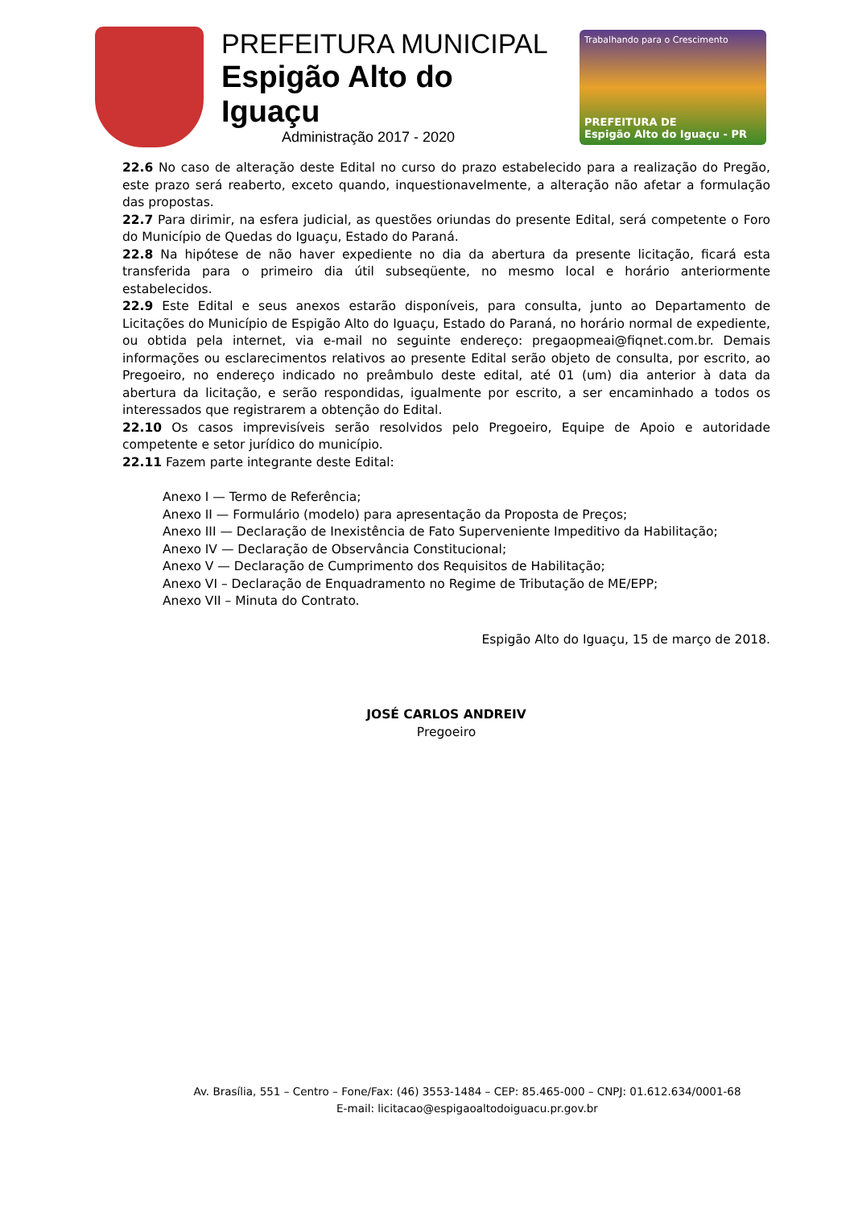PREFEITURA MUNICIPAL
Espigão Alto do Iguaçu
Administração 2017 - 2020
Trabalhando para o Crescimento
PREFEITURA DE
Espigão Alto do Iguaçu - PR
22.6 No caso de alteração deste Edital no curso do prazo estabelecido para a realização do Pregão, este prazo será reaberto, exceto quando, inquestionavelmente, a alteração não afetar a formulação das propostas.
22.7 Para dirimir, na esfera judicial, as questões oriundas do presente Edital, será competente o Foro do Município de Quedas do Iguaçu, Estado do Paraná.
22.8 Na hipótese de não haver expediente no dia da abertura da presente licitação, ficará esta transferida para o primeiro dia útil subseqüente, no mesmo local e horário anteriormente estabelecidos.
22.9 Este Edital e seus anexos estarão disponíveis, para consulta, junto ao Departamento de Licitações do Município de Espigão Alto do Iguaçu, Estado do Paraná, no horário normal de expediente, ou obtida pela internet, via e-mail no seguinte endereço: pregaopmeai@fiqnet.com.br. Demais informações ou esclarecimentos relativos ao presente Edital serão objeto de consulta, por escrito, ao Pregoeiro, no endereço indicado no preâmbulo deste edital, até 01 (um) dia anterior à data da abertura da licitação, e serão respondidas, igualmente por escrito, a ser encaminhado a todos os interessados que registrarem a obtenção do Edital.
22.10 Os casos imprevisíveis serão resolvidos pelo Pregoeiro, Equipe de Apoio e autoridade competente e setor jurídico do município.
22.11 Fazem parte integrante deste Edital:
Anexo I — Termo de Referência;
Anexo II — Formulário (modelo) para apresentação da Proposta de Preços;
Anexo III — Declaração de Inexistência de Fato Superveniente Impeditivo da Habilitação;
Anexo IV — Declaração de Observância Constitucional;
Anexo V — Declaração de Cumprimento dos Requisitos de Habilitação;
Anexo VI – Declaração de Enquadramento no Regime de Tributação de ME/EPP;
Anexo VII – Minuta do Contrato.
Espigão Alto do Iguaçu, 15 de março de 2018.
JOSÉ CARLOS ANDREIV
Pregoeiro
Av. Brasília, 551 – Centro – Fone/Fax: (46) 3553-1484 – CEP: 85.465-000 – CNPJ: 01.612.634/0001-68
E-mail: licitacao@espigaoaltodoiguacu.pr.gov.br